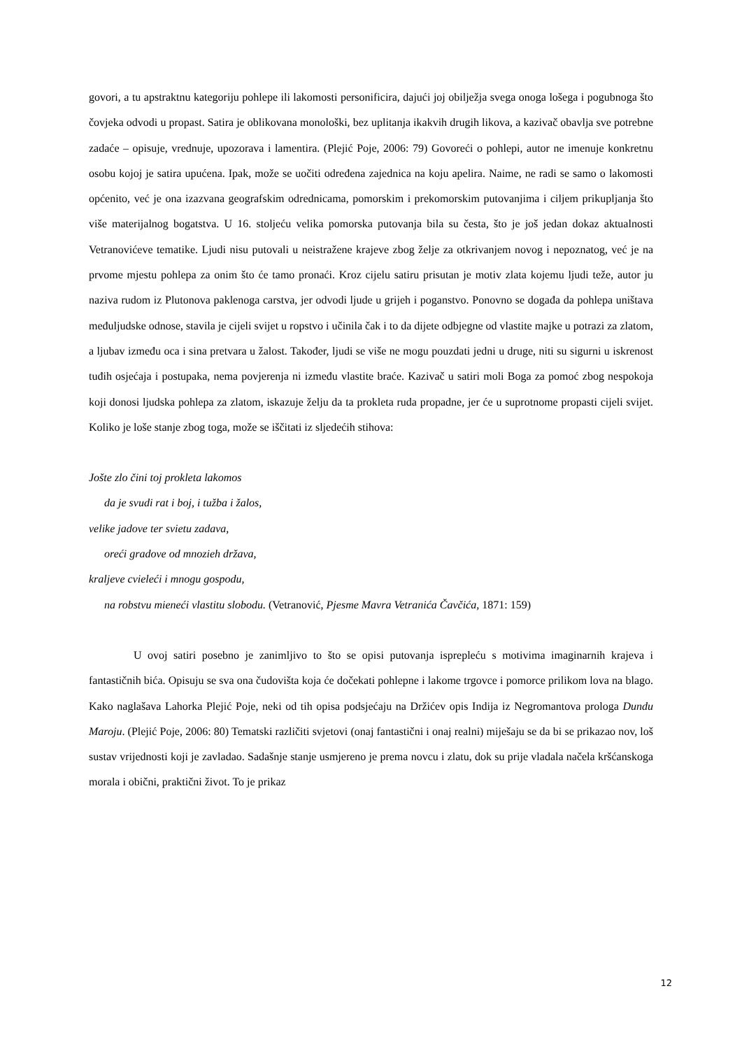govori, a tu apstraktnu kategoriju pohlepe ili lakomosti personificira, dajući joj obilježja svega onoga lošega i pogubnoga što čovjeka odvodi u propast. Satira je oblikovana monološki, bez uplitanja ikakvih drugih likova, a kazivač obavlja sve potrebne zadaće – opisuje, vrednuje, upozorava i lamentira. (Plejić Poje, 2006: 79) Govoreći o pohlepi, autor ne imenuje konkretnu osobu kojoj je satira upućena. Ipak, može se uočiti određena zajednica na koju apelira. Naime, ne radi se samo o lakomosti općenito, već je ona izazvana geografskim odrednicama, pomorskim i prekomorskim putovanjima i ciljem prikupljanja što više materijalnog bogatstva. U 16. stoljeću velika pomorska putovanja bila su česta, što je još jedan dokaz aktualnosti Vetranovićeve tematike. Ljudi nisu putovali u neistražene krajeve zbog želje za otkrivanjem novog i nepoznatog, već je na prvome mjestu pohlepa za onim što će tamo pronaći. Kroz cijelu satiru prisutan je motiv zlata kojemu ljudi teže, autor ju naziva rudom iz Plutonova paklenoga carstva, jer odvodi ljude u grijeh i poganstvo. Ponovno se događa da pohlepa uništava međuljudske odnose, stavila je cijeli svijet u ropstvo i učinila čak i to da dijete odbjegne od vlastite majke u potrazi za zlatom, a ljubav između oca i sina pretvara u žalost. Također, ljudi se više ne mogu pouzdati jedni u druge, niti su sigurni u iskrenost tuđih osjećaja i postupaka, nema povjerenja ni između vlastite braće. Kazivač u satiri moli Boga za pomoć zbog nespokoja koji donosi ljudska pohlepa za zlatom, iskazuje želju da ta prokleta ruda propadne, jer će u suprotnome propasti cijeli svijet. Koliko je loše stanje zbog toga, može se iščitati iz sljedećih stihova:
Jošte zlo čini toj prokleta lakomos
da je svudi rat i boj, i tužba i žalos,
velike jadove ter svietu zadava,
oreći gradove od mnozieh država,
kraljeve cvieleći i mnogu gospodu,
na robstvu mieneći vlastitu slobodu. (Vetranović, Pjesme Mavra Vetranića Čavčića, 1871: 159)
U ovoj satiri posebno je zanimljivo to što se opisi putovanja isprepleću s motivima imaginarnih krajeva i fantastičnih bića. Opisuju se sva ona čudovišta koja će dočekati pohlepne i lakome trgovce i pomorce prilikom lova na blago. Kako naglašava Lahorka Plejić Poje, neki od tih opisa podsjećaju na Držićev opis Indija iz Negromantova prologa Dundu Maroju. (Plejić Poje, 2006: 80) Tematski različiti svjetovi (onaj fantastični i onaj realni) miješaju se da bi se prikazao nov, loš sustav vrijednosti koji je zavladao. Sadašnje stanje usmjereno je prema novcu i zlatu, dok su prije vladala načela kršćanskoga morala i obični, praktični život. To je prikaz
12